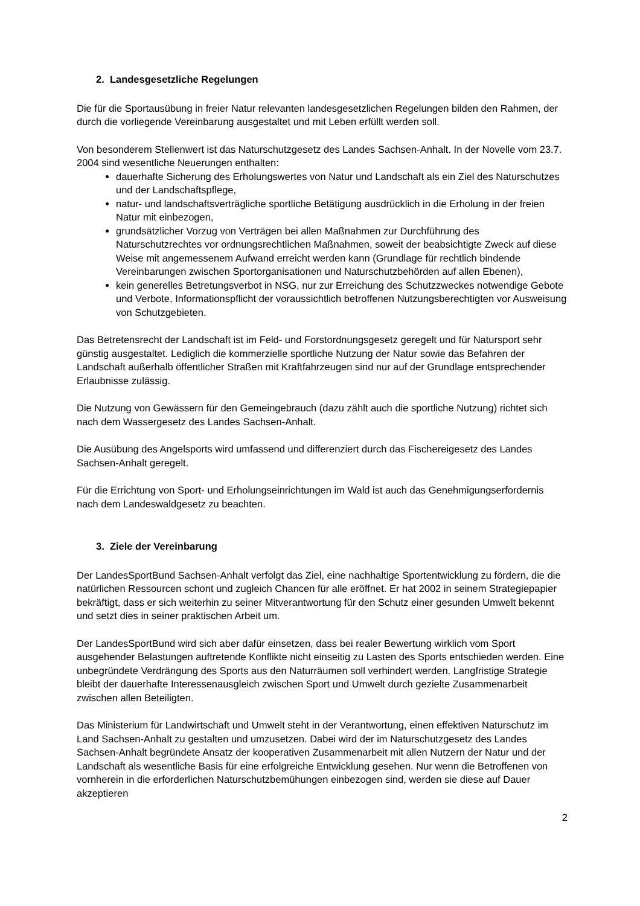2. Landesgesetzliche Regelungen
Die für die Sportausübung in freier Natur relevanten landesgesetzlichen Regelungen bilden den Rahmen, der durch die vorliegende Vereinbarung ausgestaltet und mit Leben erfüllt werden soll.
Von besonderem Stellenwert ist das Naturschutzgesetz des Landes Sachsen-Anhalt. In der Novelle vom 23.7. 2004 sind wesentliche Neuerungen enthalten:
dauerhafte Sicherung des Erholungswertes von Natur und Landschaft als ein Ziel des Naturschutzes und der Landschaftspflege,
natur- und landschaftsverträgliche sportliche Betätigung ausdrücklich in die Erholung in der freien Natur mit einbezogen,
grundsätzlicher Vorzug von Verträgen bei allen Maßnahmen zur Durchführung des Naturschutzrechtes vor ordnungsrechtlichen Maßnahmen, soweit der beabsichtigte Zweck auf diese Weise mit angemessenem Aufwand erreicht werden kann (Grundlage für rechtlich bindende Vereinbarungen zwischen Sportorganisationen und Naturschutzbehörden auf allen Ebenen),
kein generelles Betretungsverbot in NSG, nur zur Erreichung des Schutzzweckes notwendige Gebote und Verbote, Informationspflicht der voraussichtlich betroffenen Nutzungsberechtigten vor Ausweisung von Schutzgebieten.
Das Betretensrecht der Landschaft ist im Feld- und Forstordnungsgesetz geregelt und für Natursport sehr günstig ausgestaltet. Lediglich die kommerzielle sportliche Nutzung der Natur sowie das Befahren der Landschaft außerhalb öffentlicher Straßen mit Kraftfahrzeugen sind nur auf der Grundlage entsprechender Erlaubnisse zulässig.
Die Nutzung von Gewässern für den Gemeingebrauch (dazu zählt auch die sportliche Nutzung) richtet sich nach dem Wassergesetz des Landes Sachsen-Anhalt.
Die Ausübung des Angelsports wird umfassend und differenziert durch das Fischereigesetz des Landes Sachsen-Anhalt geregelt.
Für die Errichtung von Sport- und Erholungseinrichtungen im Wald ist auch das Genehmigungserfordernis nach dem Landeswaldgesetz zu beachten.
3. Ziele der Vereinbarung
Der LandesSportBund Sachsen-Anhalt verfolgt das Ziel, eine nachhaltige Sportentwicklung zu fördern, die die natürlichen Ressourcen schont und zugleich Chancen für alle eröffnet. Er hat 2002 in seinem Strategiepapier bekräftigt, dass er sich weiterhin zu seiner Mitverantwortung für den Schutz einer gesunden Umwelt bekennt und setzt dies in seiner praktischen Arbeit um.
Der LandesSportBund wird sich aber dafür einsetzen, dass bei realer Bewertung wirklich vom Sport ausgehender Belastungen auftretende Konflikte nicht einseitig zu Lasten des Sports entschieden werden. Eine unbegründete Verdrängung des Sports aus den Naturräumen soll verhindert werden. Langfristige Strategie bleibt der dauerhafte Interessenausgleich zwischen Sport und Umwelt durch gezielte Zusammenarbeit zwischen allen Beteiligten.
Das Ministerium für Landwirtschaft und Umwelt steht in der Verantwortung, einen effektiven Naturschutz im Land Sachsen-Anhalt zu gestalten und umzusetzen. Dabei wird der im Naturschutzgesetz des Landes Sachsen-Anhalt begründete Ansatz der kooperativen Zusammenarbeit mit allen Nutzern der Natur und der Landschaft als wesentliche Basis für eine erfolgreiche Entwicklung gesehen. Nur wenn die Betroffenen von vornherein in die erforderlichen Naturschutzbemühungen einbezogen sind, werden sie diese auf Dauer akzeptieren
2